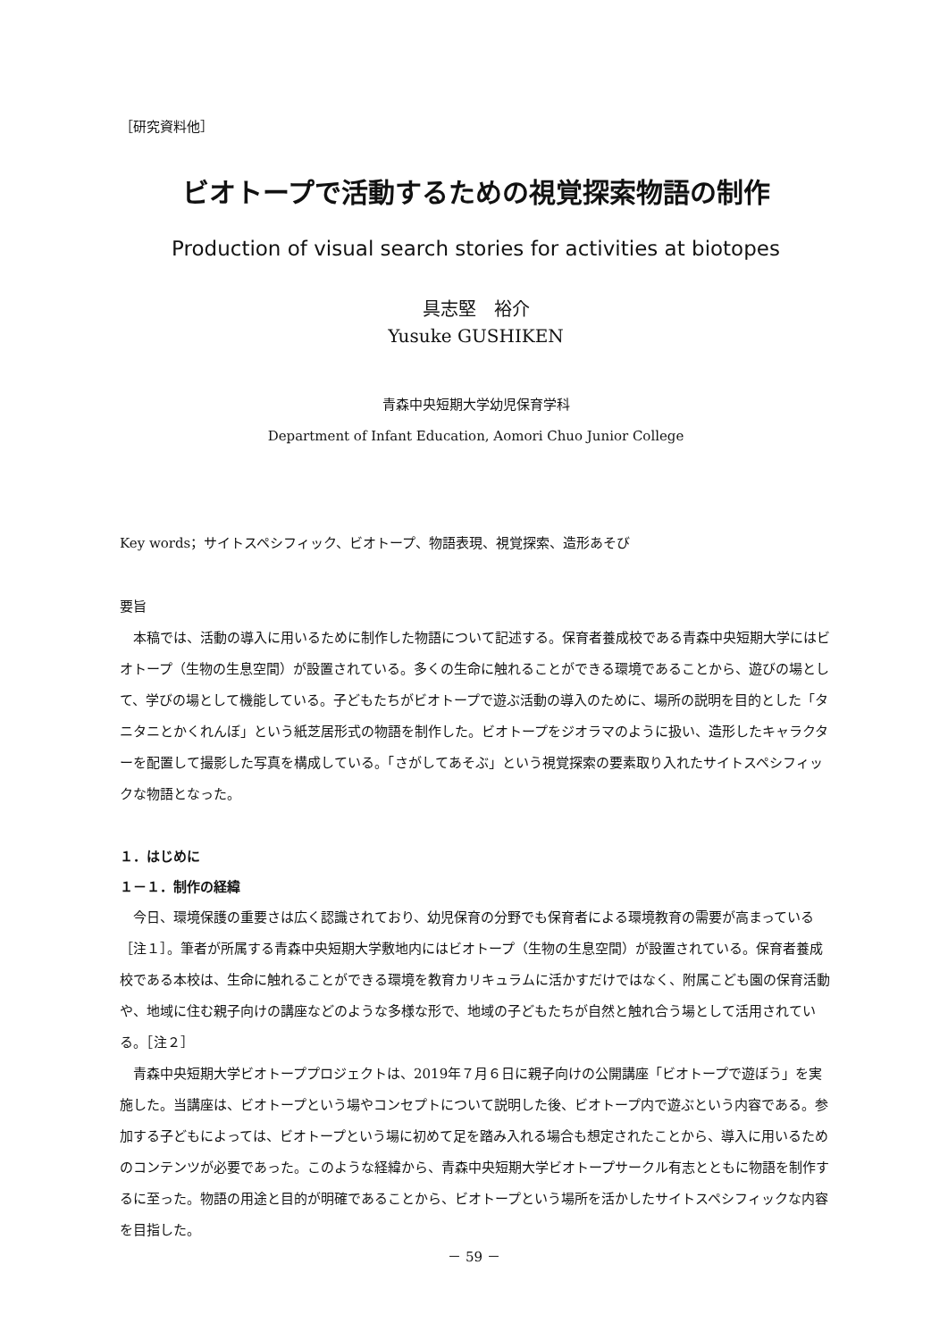［研究資料他］
ビオトープで活動するための視覚探索物語の制作
Production of visual search stories for activities at biotopes
具志堅　裕介
Yusuke GUSHIKEN
青森中央短期大学幼児保育学科
Department of Infant Education, Aomori Chuo Junior College
Key words；サイトスペシフィック、ビオトープ、物語表現、視覚探索、造形あそび
要旨
本稿では、活動の導入に用いるために制作した物語について記述する。保育者養成校である青森中央短期大学にはビオトープ（生物の生息空間）が設置されている。多くの生命に触れることができる環境であることから、遊びの場として、学びの場として機能している。子どもたちがビオトープで遊ぶ活動の導入のために、場所の説明を目的とした「タニタニとかくれんぼ」という紙芝居形式の物語を制作した。ビオトープをジオラマのように扱い、造形したキャラクターを配置して撮影した写真を構成している。「さがしてあそぶ」という視覚探索の要素取り入れたサイトスペシフィックな物語となった。
１．はじめに
１－１．制作の経緯
今日、環境保護の重要さは広く認識されており、幼児保育の分野でも保育者による環境教育の需要が高まっている［注１］。筆者が所属する青森中央短期大学敷地内にはビオトープ（生物の生息空間）が設置されている。保育者養成校である本校は、生命に触れることができる環境を教育カリキュラムに活かすだけではなく、附属こども園の保育活動や、地域に住む親子向けの講座などのような多様な形で、地域の子どもたちが自然と触れ合う場として活用されている。［注２］
青森中央短期大学ビオトーププロジェクトは、2019年７月６日に親子向けの公開講座「ビオトープで遊ぼう」を実施した。当講座は、ビオトープという場やコンセプトについて説明した後、ビオトープ内で遊ぶという内容である。参加する子どもによっては、ビオトープという場に初めて足を踏み入れる場合も想定されたことから、導入に用いるためのコンテンツが必要であった。このような経緯から、青森中央短期大学ビオトープサークル有志とともに物語を制作するに至った。物語の用途と目的が明確であることから、ビオトープという場所を活かしたサイトスペシフィックな内容を目指した。
－ 59 －